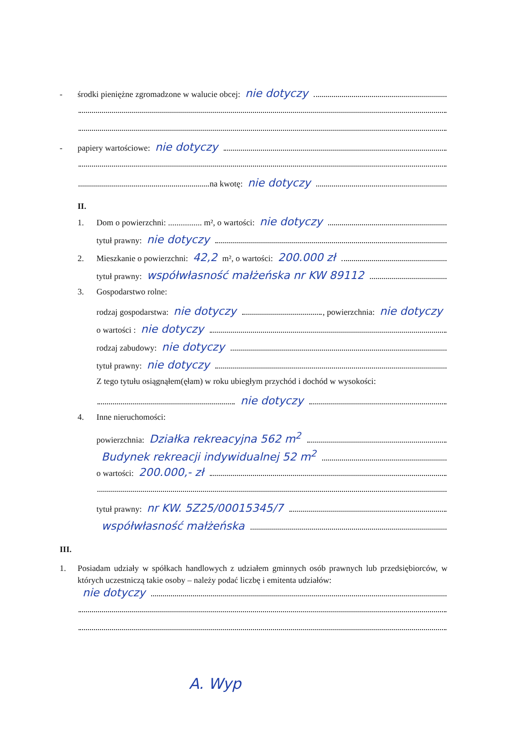- środki pieniężne zgromadzone w walucie obcej: nie dotyczy
- papiery wartościowe: nie dotyczy
na kwotę: nie dotyczy
II.
1. Dom o powierzchni: ................ m², o wartości: nie dotyczy
tytuł prawny: nie dotyczy
2. Mieszkanie o powierzchni: 42,2 m², o wartości: 200.000 zł
tytuł prawny: współwłasność małżeńska nr KW 89112
3. Gospodarstwo rolne:
rodzaj gospodarstwa: nie dotyczy , powierzchnia: nie dotyczy
o wartości : nie dotyczy
rodzaj zabudowy: nie dotyczy
tytuł prawny: nie dotyczy
Z tego tytułu osiągnąłem(ęłam) w roku ubiegłym przychód i dochód w wysokości:
nie dotyczy
4. Inne nieruchomości:
powierzchnia: Działka rekreacyjna 562 m<sup>2</sup>
Budynek rekreacji indywidualnej 52 m<sup>2</sup>
o wartości: 200.000,- zł
tytuł prawny: nr KW. 5Z25/00015345/7
współwłasność małżeńska
III.
1. Posiadam udziały w spółkach handlowych z udziałem gminnych osób prawnych lub przedsiębiorców, w których uczestniczą takie osoby – należy podać liczbę i emitenta udziałów:
nie dotyczy
A. Wyp